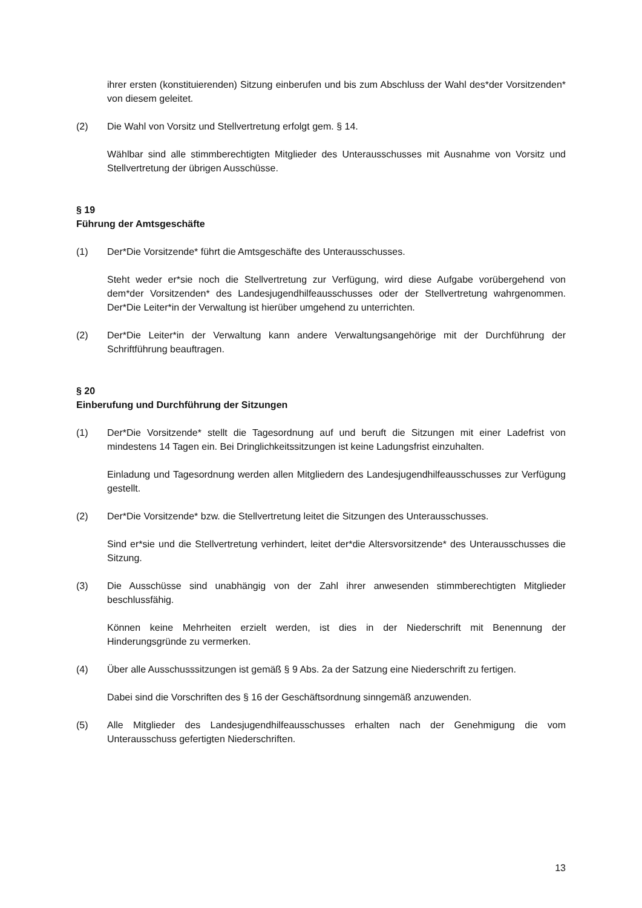ihrer ersten (konstituierenden) Sitzung einberufen und bis zum Abschluss der Wahl des*der Vorsitzenden* von diesem geleitet.
(2) Die Wahl von Vorsitz und Stellvertretung erfolgt gem. § 14.
Wählbar sind alle stimmberechtigten Mitglieder des Unterausschusses mit Ausnahme von Vorsitz und Stellvertretung der übrigen Ausschüsse.
§ 19
Führung der Amtsgeschäfte
(1) Der*Die Vorsitzende* führt die Amtsgeschäfte des Unterausschusses.
Steht weder er*sie noch die Stellvertretung zur Verfügung, wird diese Aufgabe vorübergehend von dem*der Vorsitzenden* des Landesjugendhilfeausschusses oder der Stellvertretung wahrgenommen. Der*Die Leiter*in der Verwaltung ist hierüber umgehend zu unterrichten.
(2) Der*Die Leiter*in der Verwaltung kann andere Verwaltungsangehörige mit der Durchführung der Schriftführung beauftragen.
§ 20
Einberufung und Durchführung der Sitzungen
(1) Der*Die Vorsitzende* stellt die Tagesordnung auf und beruft die Sitzungen mit einer Ladefrist von mindestens 14 Tagen ein. Bei Dringlichkeitssitzungen ist keine Ladungsfrist einzuhalten.
Einladung und Tagesordnung werden allen Mitgliedern des Landesjugendhilfeausschusses zur Verfügung gestellt.
(2) Der*Die Vorsitzende* bzw. die Stellvertretung leitet die Sitzungen des Unterausschusses.
Sind er*sie und die Stellvertretung verhindert, leitet der*die Altersvorsitzende* des Unterausschusses die Sitzung.
(3) Die Ausschüsse sind unabhängig von der Zahl ihrer anwesenden stimmberechtigten Mitglieder beschlussfähig.
Können keine Mehrheiten erzielt werden, ist dies in der Niederschrift mit Benennung der Hinderungsgründe zu vermerken.
(4) Über alle Ausschusssitzungen ist gemäß § 9 Abs. 2a der Satzung eine Niederschrift zu fertigen.
Dabei sind die Vorschriften des § 16 der Geschäftsordnung sinngemäß anzuwenden.
(5) Alle Mitglieder des Landesjugendhilfeausschusses erhalten nach der Genehmigung die vom Unterausschuss gefertigten Niederschriften.
13